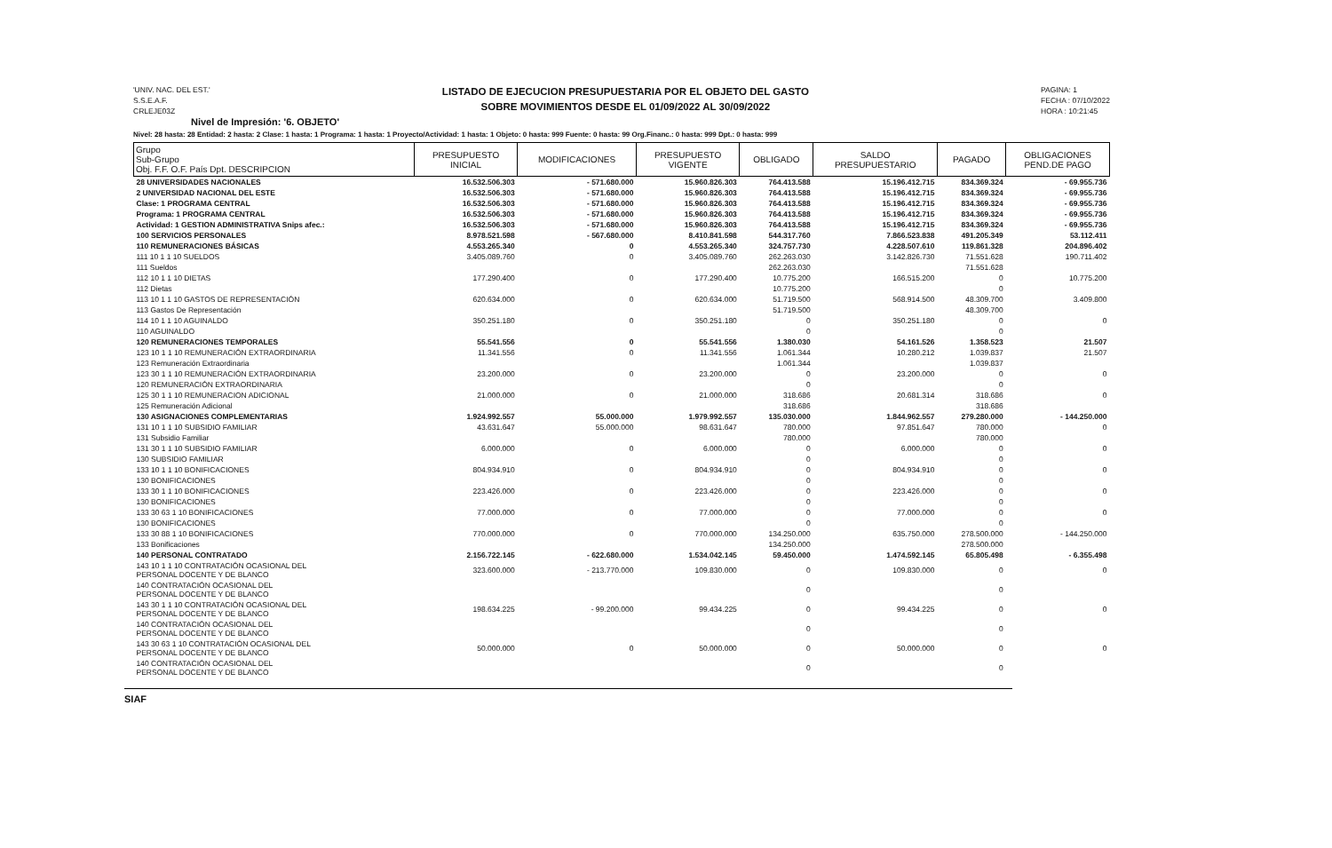'UNIV. NAC. DEL EST.'
S.S.E.A.F.
CRLEJE03Z
LISTADO DE EJECUCION PRESUPUESTARIA POR EL OBJETO DEL GASTO
SOBRE MOVIMIENTOS DESDE EL 01/09/2022 AL 30/09/2022
PAGINA: 1
FECHA : 07/10/2022
HORA : 10:21:45
Nivel de Impresión: '6. OBJETO'
Nivel: 28 hasta: 28 Entidad: 2 hasta: 2 Clase: 1 hasta: 1 Programa: 1 hasta: 1 Proyecto/Actividad: 1 hasta: 1 Objeto: 0 hasta: 999 Fuente: 0 hasta: 99 Org.Financ.: 0 hasta: 999 Dpt.: 0 hasta: 999
| Grupo Sub-Grupo Obj. F.F. O.F. País Dpt. DESCRIPCION | PRESUPUESTO INICIAL | MODIFICACIONES | PRESUPUESTO VIGENTE | OBLIGADO | SALDO PRESUPUESTARIO | PAGADO | OBLIGACIONES PEND.DE PAGO |
| --- | --- | --- | --- | --- | --- | --- | --- |
| 28 UNIVERSIDADES NACIONALES | 16.532.506.303 | - 571.680.000 | 15.960.826.303 | 764.413.588 | 15.196.412.715 | 834.369.324 | - 69.955.736 |
| 2 UNIVERSIDAD NACIONAL DEL ESTE | 16.532.506.303 | - 571.680.000 | 15.960.826.303 | 764.413.588 | 15.196.412.715 | 834.369.324 | - 69.955.736 |
| Clase: 1 PROGRAMA CENTRAL | 16.532.506.303 | - 571.680.000 | 15.960.826.303 | 764.413.588 | 15.196.412.715 | 834.369.324 | - 69.955.736 |
| Programa: 1 PROGRAMA CENTRAL | 16.532.506.303 | - 571.680.000 | 15.960.826.303 | 764.413.588 | 15.196.412.715 | 834.369.324 | - 69.955.736 |
| Actividad: 1 GESTION ADMINISTRATIVA Snips afec.: | 16.532.506.303 | - 571.680.000 | 15.960.826.303 | 764.413.588 | 15.196.412.715 | 834.369.324 | - 69.955.736 |
| 100 SERVICIOS PERSONALES | 8.978.521.598 | - 567.680.000 | 8.410.841.598 | 544.317.760 | 7.866.523.838 | 491.205.349 | 53.112.411 |
| 110 REMUNERACIONES BÁSICAS | 4.553.265.340 | 0 | 4.553.265.340 | 324.757.730 | 4.228.507.610 | 119.861.328 | 204.896.402 |
| 111 10 1 1 10 SUELDOS | 3.405.089.760 | 0 | 3.405.089.760 | 262.263.030 | 3.142.826.730 | 71.551.628 | 190.711.402 |
| 111 Sueldos | | | | 262.263.030 | | 71.551.628 | |
| 112 10 1 1 10 DIETAS | 177.290.400 | 0 | 177.290.400 | 10.775.200 | 166.515.200 | 0 | 10.775.200 |
| 112 Dietas | | | | 10.775.200 | | 0 | |
| 113 10 1 1 10 GASTOS DE REPRESENTACIÓN | 620.634.000 | 0 | 620.634.000 | 51.719.500 | 568.914.500 | 48.309.700 | 3.409.800 |
| 113 Gastos De Representación | | | | 51.719.500 | | 48.309.700 | |
| 114 10 1 1 10 AGUINALDO | 350.251.180 | 0 | 350.251.180 | 0 | 350.251.180 | 0 | 0 |
| 110 AGUINALDO | | | | 0 | | 0 | |
| 120 REMUNERACIONES TEMPORALES | 55.541.556 | 0 | 55.541.556 | 1.380.030 | 54.161.526 | 1.358.523 | 21.507 |
| 123 10 1 1 10 REMUNERACIÓN EXTRAORDINARIA | 11.341.556 | 0 | 11.341.556 | 1.061.344 | 10.280.212 | 1.039.837 | 21.507 |
| 123 Remuneración Extraordinaria | | | | 1.061.344 | | 1.039.837 | |
| 123 30 1 1 10 REMUNERACIÓN EXTRAORDINARIA | 23.200.000 | 0 | 23.200.000 | 0 | 23.200.000 | 0 | 0 |
| 120 REMUNERACIÓN EXTRAORDINARIA | | | | 0 | | 0 | |
| 125 30 1 1 10 REMUNERACION ADICIONAL | 21.000.000 | 0 | 21.000.000 | 318.686 | 20.681.314 | 318.686 | 0 |
| 125 Remuneración Adicional | | | | 318.686 | | 318.686 | |
| 130 ASIGNACIONES COMPLEMENTARIAS | 1.924.992.557 | 55.000.000 | 1.979.992.557 | 135.030.000 | 1.844.962.557 | 279.280.000 | - 144.250.000 |
| 131 10 1 1 10 SUBSIDIO FAMILIAR | 43.631.647 | 55.000.000 | 98.631.647 | 780.000 | 97.851.647 | 780.000 | 0 |
| 131 Subsidio Familiar | | | | 780.000 | | 780.000 | |
| 131 30 1 1 10 SUBSIDIO FAMILIAR | 6.000.000 | 0 | 6.000.000 | 0 | 6.000.000 | 0 | 0 |
| 130 SUBSIDIO FAMILIAR | | | | 0 | | 0 | |
| 133 10 1 1 10 BONIFICACIONES | 804.934.910 | 0 | 804.934.910 | 0 | 804.934.910 | 0 | 0 |
| 130 BONIFICACIONES | | | | 0 | | 0 | |
| 133 30 1 1 10 BONIFICACIONES | 223.426.000 | 0 | 223.426.000 | 0 | 223.426.000 | 0 | 0 |
| 130 BONIFICACIONES | | | | 0 | | 0 | |
| 133 30 63 1 10 BONIFICACIONES | 77.000.000 | 0 | 77.000.000 | 0 | 77.000.000 | 0 | 0 |
| 130 BONIFICACIONES | | | | 0 | | 0 | |
| 133 30 88 1 10 BONIFICACIONES | 770.000.000 | 0 | 770.000.000 | 134.250.000 | 635.750.000 | 278.500.000 | - 144.250.000 |
| 133 Bonificaciones | | | | 134.250.000 | | 278.500.000 | |
| 140 PERSONAL CONTRATADO | 2.156.722.145 | - 622.680.000 | 1.534.042.145 | 59.450.000 | 1.474.592.145 | 65.805.498 | - 6.355.498 |
| 143 10 1 1 10 CONTRATACIÓN OCASIONAL DEL PERSONAL DOCENTE Y DE BLANCO | 323.600.000 | - 213.770.000 | 109.830.000 | 0 | 109.830.000 | 0 | 0 |
| 140 CONTRATACIÓN OCASIONAL DEL PERSONAL DOCENTE Y DE BLANCO | | | | 0 | | 0 | |
| 143 30 1 1 10 CONTRATACIÓN OCASIONAL DEL PERSONAL DOCENTE Y DE BLANCO | 198.634.225 | - 99.200.000 | 99.434.225 | 0 | 99.434.225 | 0 | 0 |
| 140 CONTRATACIÓN OCASIONAL DEL PERSONAL DOCENTE Y DE BLANCO | | | | 0 | | 0 | |
| 143 30 63 1 10 CONTRATACIÓN OCASIONAL DEL PERSONAL DOCENTE Y DE BLANCO | 50.000.000 | 0 | 50.000.000 | 0 | 50.000.000 | 0 | 0 |
| 140 CONTRATACIÓN OCASIONAL DEL PERSONAL DOCENTE Y DE BLANCO | | | | 0 | | 0 | |
SIAF